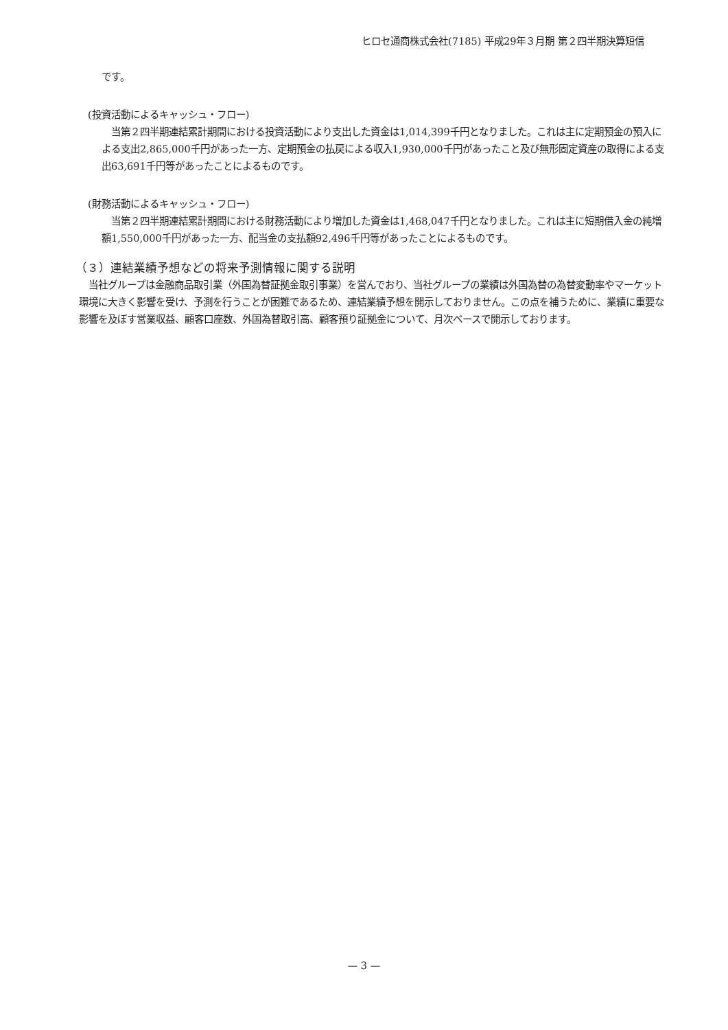ヒロセ通商株式会社(7185) 平成29年３月期 第２四半期決算短信
です。
(投資活動によるキャッシュ・フロー)
　当第２四半期連結累計期間における投資活動により支出した資金は1,014,399千円となりました。これは主に定期預金の預入による支出2,865,000千円があった一方、定期預金の払戻による収入1,930,000千円があったこと及び無形固定資産の取得による支出63,691千円等があったことによるものです。
(財務活動によるキャッシュ・フロー)
　当第２四半期連結累計期間における財務活動により増加した資金は1,468,047千円となりました。これは主に短期借入金の純増額1,550,000千円があった一方、配当金の支払額92,496千円等があったことによるものです。
（３）連結業績予想などの将来予測情報に関する説明
　当社グループは金融商品取引業（外国為替証拠金取引事業）を営んでおり、当社グループの業績は外国為替の為替変動率やマーケット環境に大きく影響を受け、予測を行うことが困難であるため、連結業績予想を開示しておりません。この点を補うために、業績に重要な影響を及ぼす営業収益、顧客口座数、外国為替取引高、顧客預り証拠金について、月次ベースで開示しております。
— 3 —